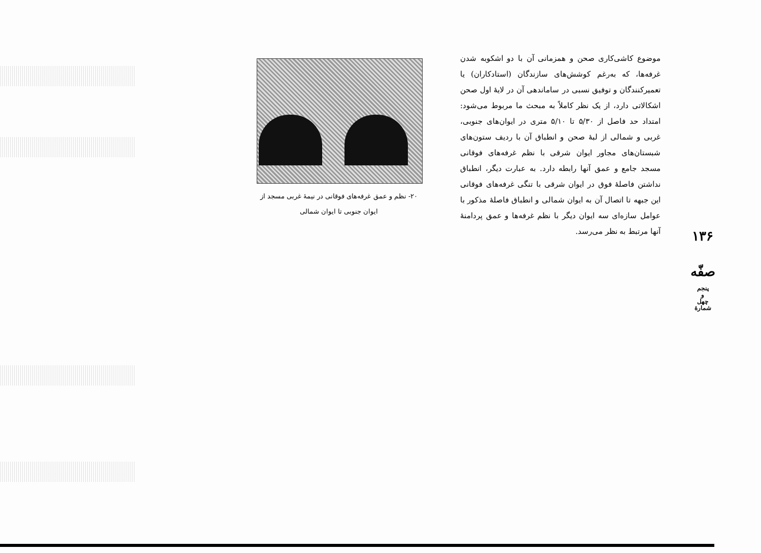۱۳۶
صفّه
پنجم
و
چهل
شمارهٔ
موضوع کاشی‌کاری صحن و همزمانی آن با دو اشکوبه شدن غرفه‌ها، که به‌رغم کوشش‌های سازندگان (استادکاران) یا تعمیرکنندگان و توفیق نسبی در ساماندهی آن در لایهٔ اول صحن اشکالاتی دارد، از یک نظر کاملاً به مبحث ما مربوط می‌شود: امتداد حد فاصل از ۵/۳۰ تا ۵/۱۰ متری در ایوان‌های جنوبی، غربی و شمالی از لبهٔ صحن و انطباق آن با ردیف ستون‌های شبستان‌های مجاور ایوان شرقی با نظم غرفه‌های فوقانی مسجد جامع و عمق آنها رابطه دارد. به عبارت دیگر، انطباق نداشتن فاصلهٔ فوق در ایوان شرقی با تنگی غرفه‌های فوقانی این جبهه تا اتصال آن به ایوان شمالی و انطباق فاصلهٔ مذکور با عوامل سازه‌ای سه ایوان دیگر با نظم غرفه‌ها و عمق پردامنهٔ آنها مرتبط به نظر می‌رسد.
۲۰- نظم و عمق غرفه‌های فوقانی در نیمهٔ غربی مسجد از ایوان جنوبی تا ایوان شمالی